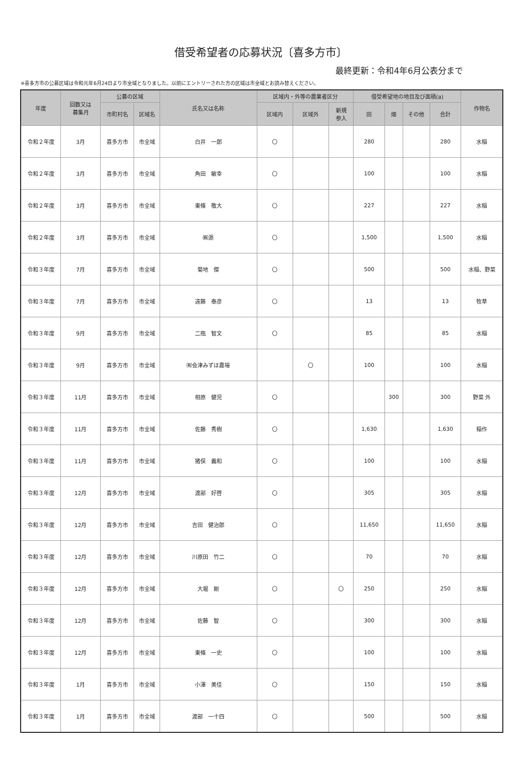借受希望者の応募状況〔喜多方市〕
最終更新：令和4年6月公表分まで
※喜多方市の公募区域は令和元年6月24日より市全域となりました。以前にエントリーされた方の区域は市全域とお読み替えください。
| 年度 | 回数又は 募集月 | 公募の区域 | | 氏名又は名称 | 区域内・外等の農業者区分 | | | 借受希望地の地目及び面積(a) | | | | 作物名 |
| --- | --- | --- | --- | --- | --- | --- | --- | --- | --- | --- | --- | --- |
| | | 市町村名 | 区域名 | | 区域内 | 区域外 | 新規 参入 | 田 | 畑 | その他 | 合計 | |
| 令和２年度 | 3月 | 喜多方市 | 市全域 | 白井 一郎 | 〇 | | | 280 | | | 280 | 水稲 |
| 令和２年度 | 3月 | 喜多方市 | 市全域 | 角田 敏幸 | 〇 | | | 100 | | | 100 | 水稲 |
| 令和２年度 | 3月 | 喜多方市 | 市全域 | 東條 敬大 | 〇 | | | 227 | | | 227 | 水稲 |
| 令和２年度 | 3月 | 喜多方市 | 市全域 | ㈱源 | 〇 | | | 1,500 | | | 1,500 | 水稲 |
| 令和３年度 | 7月 | 喜多方市 | 市全域 | 菊地 傑 | 〇 | | | 500 | | | 500 | 水稲、野菜 |
| 令和３年度 | 7月 | 喜多方市 | 市全域 | 遠藤 泰彦 | 〇 | | | 13 | | | 13 | 牧草 |
| 令和３年度 | 9月 | 喜多方市 | 市全域 | 二瓶 智文 | 〇 | | | 85 | | | 85 | 水稲 |
| 令和３年度 | 9月 | 喜多方市 | 市全域 | ㈲会津みずほ農場 | | 〇 | | 100 | | | 100 | 水稲 |
| 令和３年度 | 11月 | 喜多方市 | 市全域 | 相原 健児 | 〇 | | | | 300 | | 300 | 野菜 外 |
| 令和３年度 | 11月 | 喜多方市 | 市全域 | 佐藤 秀樹 | 〇 | | | 1,630 | | | 1,630 | 稲作 |
| 令和３年度 | 11月 | 喜多方市 | 市全域 | 猪俣 義和 | 〇 | | | 100 | | | 100 | 水稲 |
| 令和３年度 | 12月 | 喜多方市 | 市全域 | 渡部 好啓 | 〇 | | | 305 | | | 305 | 水稲 |
| 令和３年度 | 12月 | 喜多方市 | 市全域 | 吉田 健治郎 | 〇 | | | 11,650 | | | 11,650 | 水稲 |
| 令和３年度 | 12月 | 喜多方市 | 市全域 | 川原田 竹二 | 〇 | | | 70 | | | 70 | 水稲 |
| 令和３年度 | 12月 | 喜多方市 | 市全域 | 大堀 剛 | 〇 | | 〇 | 250 | | | 250 | 水稲 |
| 令和３年度 | 12月 | 喜多方市 | 市全域 | 佐藤 智 | 〇 | | | 300 | | | 300 | 水稲 |
| 令和３年度 | 12月 | 喜多方市 | 市全域 | 東條 一史 | 〇 | | | 100 | | | 100 | 水稲 |
| 令和３年度 | 1月 | 喜多方市 | 市全域 | 小澤 美佳 | 〇 | | | 150 | | | 150 | 水稲 |
| 令和３年度 | 1月 | 喜多方市 | 市全域 | 渡部 一十四 | 〇 | | | 500 | | | 500 | 水稲 |